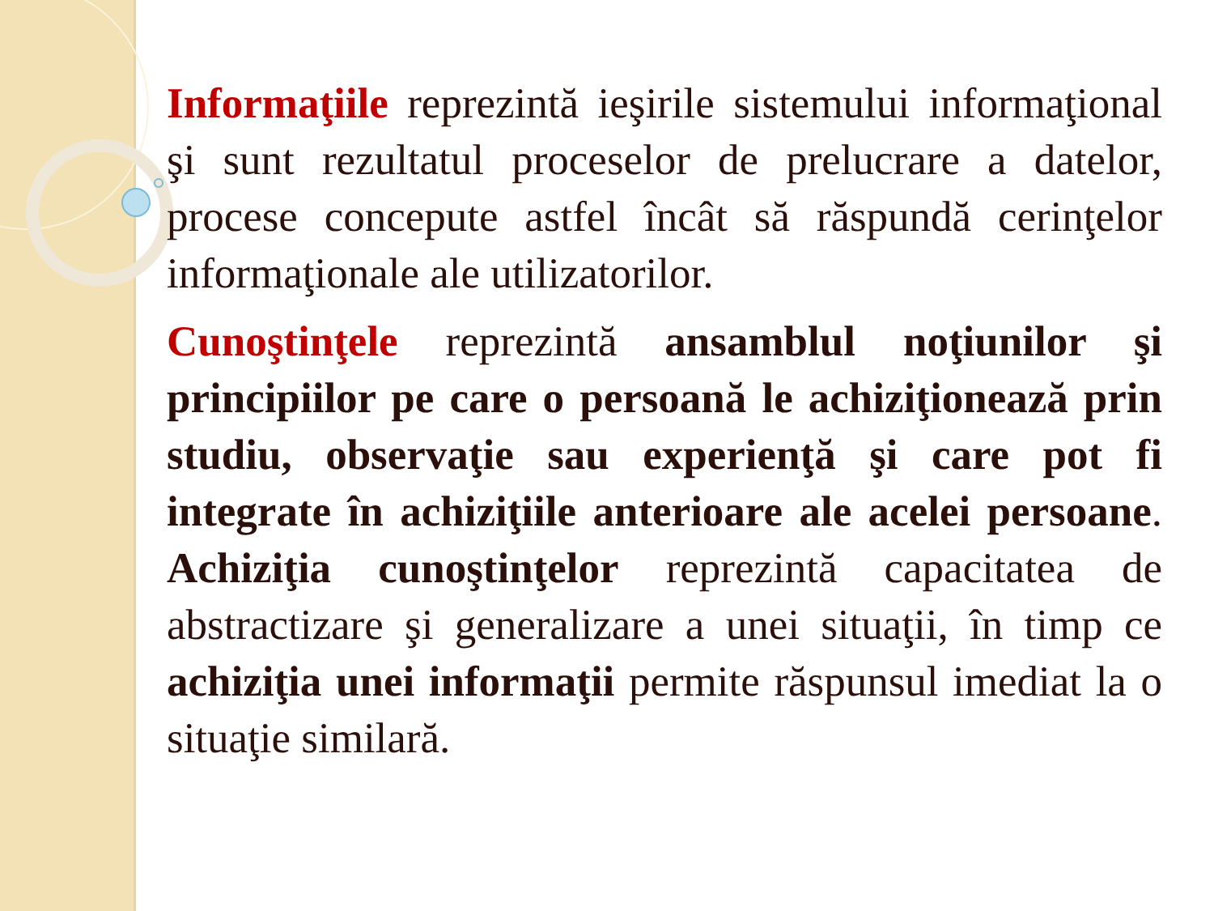Informaţiile reprezintă ieşirile sistemului informaţional şi sunt rezultatul proceselor de prelucrare a datelor, procese concepute astfel încât să răspundă cerinţelor informaţionale ale utilizatorilor.
Cunoştinţele reprezintă ansamblul noţiunilor şi principiilor pe care o persoană le achiziţionează prin studiu, observaţie sau experienţă şi care pot fi integrate în achiziţiile anterioare ale acelei persoane. Achiziţia cunoştinţelor reprezintă capacitatea de abstractizare şi generalizare a unei situaţii, în timp ce achiziţia unei informaţii permite răspunsul imediat la o situaţie similară.